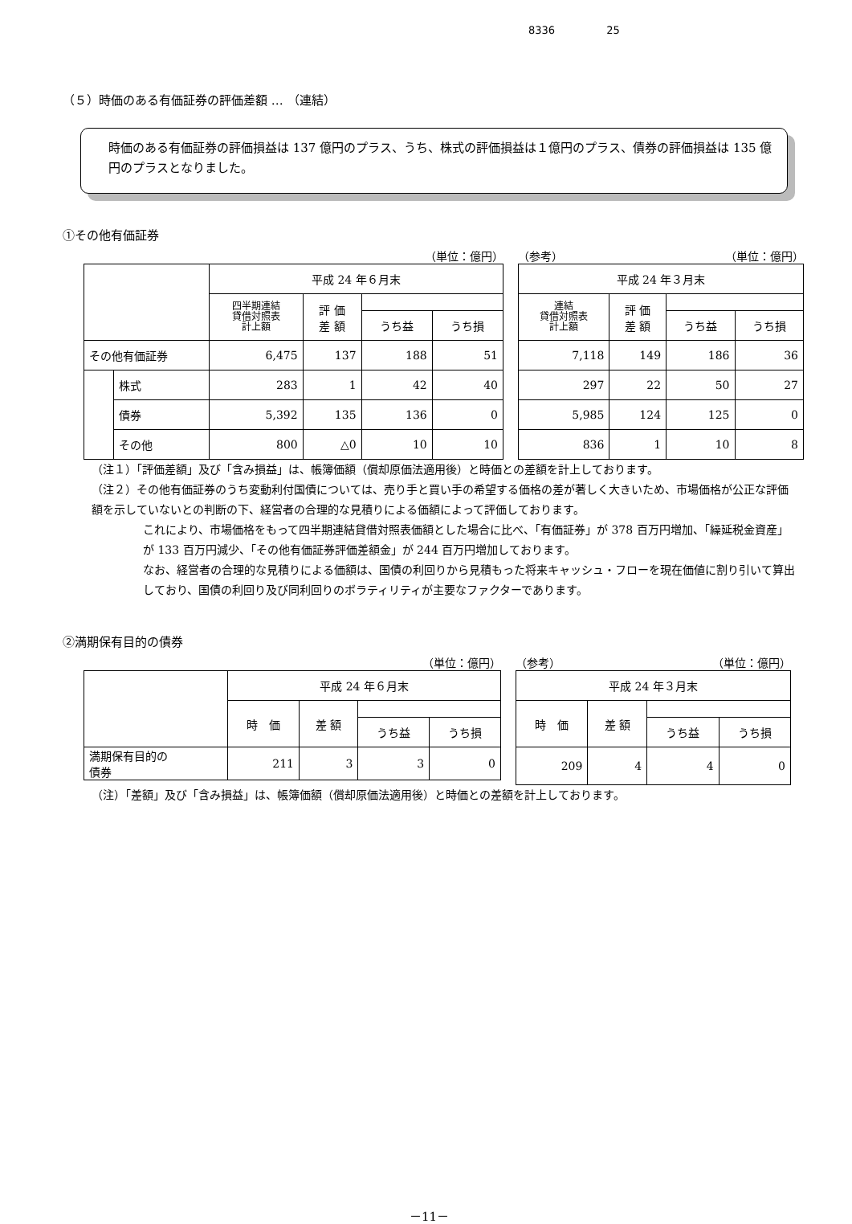8336 25
（５）時価のある有価証券の評価差額 … （連結）
時価のある有価証券の評価損益は 137 億円のプラス、うち、株式の評価損益は１億円のプラス、債券の評価損益は 135 億円のプラスとなりました。
①その他有価証券
（単位：億円）
| | | 平成 24 年６月末 | | | |
| --- | --- | --- | --- | --- | --- |
| | | 四半期連結 貸借対照表 計上額 | 評 価 差 額 | | |
| | | | | うち益 | うち損 |
| その他有価証券 | | 6,475 | 137 | 188 | 51 |
| | 株式 | 283 | 1 | 42 | 40 |
| | 債券 | 5,392 | 135 | 136 | 0 |
| | その他 | 800 | △0 | 10 | 10 |
（参考） （単位：億円）
| 平成 24 年３月末 | | | |
| --- | --- | --- | --- |
| 連結 貸借対照表 計上額 | 評 価 差 額 | | |
| | | うち益 | うち損 |
| 7,118 | 149 | 186 | 36 |
| 297 | 22 | 50 | 27 |
| 5,985 | 124 | 125 | 0 |
| 836 | 1 | 10 | 8 |
（注１）「評価差額」及び「含み損益」は、帳簿価額（償却原価法適用後）と時価との差額を計上しております。
（注２）その他有価証券のうち変動利付国債については、売り手と買い手の希望する価格の差が著しく大きいため、市場価格が公正な評価額を示していないとの判断の下、経営者の合理的な見積りによる価額によって評価しております。
これにより、市場価格をもって四半期連結貸借対照表価額とした場合に比べ、「有価証券」が 378 百万円増加、「繰延税金資産」が 133 百万円減少、「その他有価証券評価差額金」が 244 百万円増加しております。
なお、経営者の合理的な見積りによる価額は、国債の利回りから見積もった将来キャッシュ・フローを現在価値に割り引いて算出しており、国債の利回り及び同利回りのボラティリティが主要なファクターであります。
②満期保有目的の債券
（単位：億円）
| | 平成 24 年６月末 | | | |
| --- | --- | --- | --- | --- |
| | 時 価 | 差 額 | | |
| | | | うち益 | うち損 |
| 満期保有目的の 債券 | 211 | 3 | 3 | 0 |
（参考） （単位：億円）
| 平成 24 年３月末 | | | |
| --- | --- | --- | --- |
| 時 価 | 差 額 | | |
| | | うち益 | うち損 |
| 209 | 4 | 4 | 0 |
（注）「差額」及び「含み損益」は、帳簿価額（償却原価法適用後）と時価との差額を計上しております。
－11－